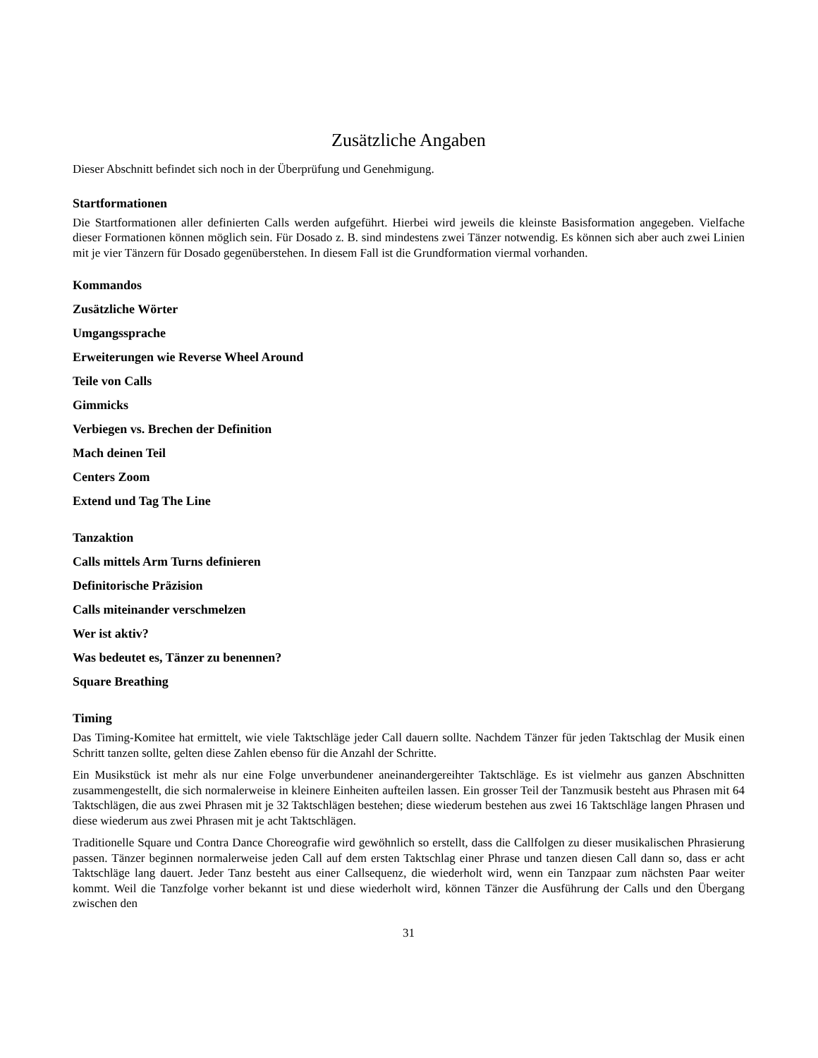Zusätzliche Angaben
Dieser Abschnitt befindet sich noch in der Überprüfung und Genehmigung.
Startformationen
Die Startformationen aller definierten Calls werden aufgeführt. Hierbei wird jeweils die kleinste Basisformation angegeben. Vielfache dieser Formationen können möglich sein. Für Dosado z. B. sind mindestens zwei Tänzer notwendig. Es können sich aber auch zwei Linien mit je vier Tänzern für Dosado gegenüberstehen. In diesem Fall ist die Grundformation viermal vorhanden.
Kommandos
Zusätzliche Wörter
Umgangssprache
Erweiterungen wie Reverse Wheel Around
Teile von Calls
Gimmicks
Verbiegen vs. Brechen der Definition
Mach deinen Teil
Centers Zoom
Extend und Tag The Line
Tanzaktion
Calls mittels Arm Turns definieren
Definitorische Präzision
Calls miteinander verschmelzen
Wer ist aktiv?
Was bedeutet es, Tänzer zu benennen?
Square Breathing
Timing
Das Timing-Komitee hat ermittelt, wie viele Taktschläge jeder Call dauern sollte. Nachdem Tänzer für jeden Taktschlag der Musik einen Schritt tanzen sollte, gelten diese Zahlen ebenso für die Anzahl der Schritte.
Ein Musikstück ist mehr als nur eine Folge unverbundener aneinandergereihter Taktschläge. Es ist vielmehr aus ganzen Abschnitten zusammengestellt, die sich normalerweise in kleinere Einheiten aufteilen lassen. Ein grosser Teil der Tanzmusik besteht aus Phrasen mit 64 Taktschlägen, die aus zwei Phrasen mit je 32 Taktschlägen bestehen; diese wiederum bestehen aus zwei 16 Taktschläge langen Phrasen und diese wiederum aus zwei Phrasen mit je acht Taktschlägen.
Traditionelle Square und Contra Dance Choreografie wird gewöhnlich so erstellt, dass die Callfolgen zu dieser musikalischen Phrasierung passen. Tänzer beginnen normalerweise jeden Call auf dem ersten Taktschlag einer Phrase und tanzen diesen Call dann so, dass er acht Taktschläge lang dauert. Jeder Tanz besteht aus einer Callsequenz, die wiederholt wird, wenn ein Tanzpaar zum nächsten Paar weiter kommt. Weil die Tanzfolge vorher bekannt ist und diese wiederholt wird, können Tänzer die Ausführung der Calls und den Übergang zwischen den
31